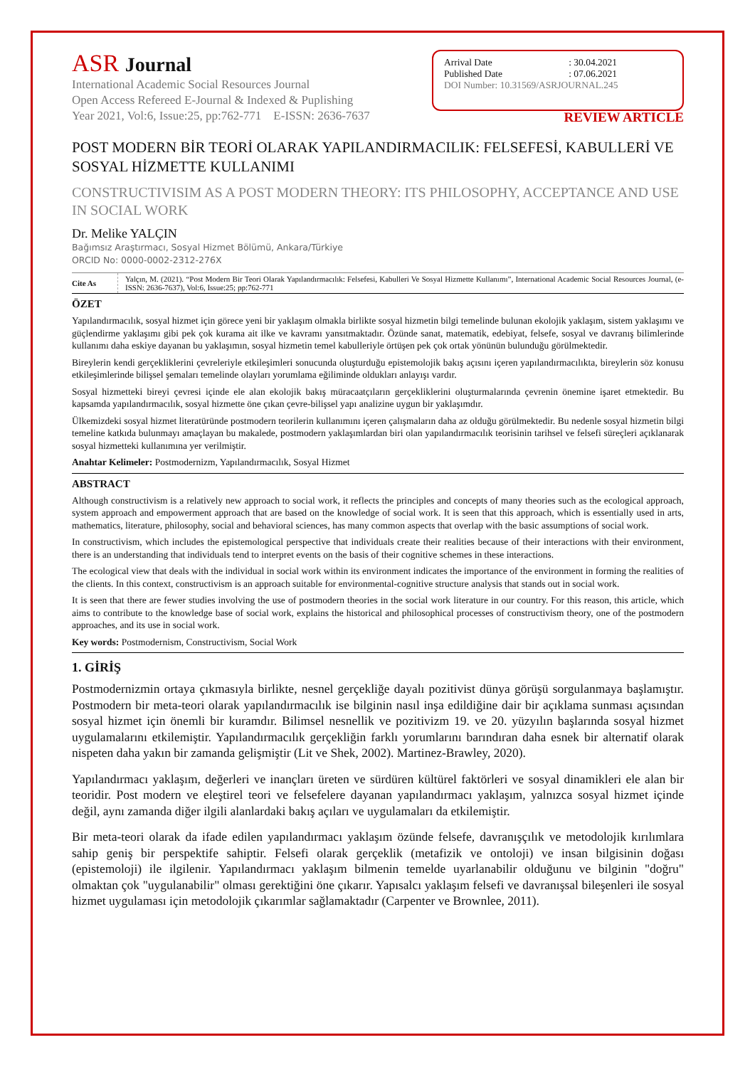ASR Journal
International Academic Social Resources Journal
Open Access Refereed E-Journal & Indexed & Puplishing
Year 2021, Vol:6, Issue:25, pp:762-771 E-ISSN: 2636-7637
| Arrival Date | : 30.04.2021 |
| Published Date | : 07.06.2021 |
DOI Number: 10.31569/ASRJOURNAL.245
REVIEW ARTICLE
POST MODERN BİR TEORİ OLARAK YAPILANDIRMACILIK: FELSEFESİ, KABULLERİ VE SOSYAL HİZMETTE KULLANIMI
CONSTRUCTIVISIM AS A POST MODERN THEORY: ITS PHILOSOPHY, ACCEPTANCE AND USE IN SOCIAL WORK
Dr. Melike YALÇIN
Bağımsız Araştırmacı, Sosyal Hizmet Bölümü, Ankara/Türkiye
ORCID No: 0000-0002-2312-276X
Cite As
Yalçın, M. (2021). “Post Modern Bir Teori Olarak Yapılandırmacılık: Felsefesi, Kabulleri Ve Sosyal Hizmette Kullanımı”, International Academic Social Resources Journal, (e-ISSN: 2636-7637), Vol:6, Issue:25; pp:762-771
ÖZET
Yapılandırmacılık, sosyal hizmet için görece yeni bir yaklaşım olmakla birlikte sosyal hizmetin bilgi temelinde bulunan ekolojik yaklaşım, sistem yaklaşımı ve güçlendirme yaklaşımı gibi pek çok kurama ait ilke ve kavramı yansıtmaktadır. Özünde sanat, matematik, edebiyat, felsefe, sosyal ve davranış bilimlerinde kullanımı daha eskiye dayanan bu yaklaşımın, sosyal hizmetin temel kabulleriyle örtüşen pek çok ortak yönünün bulunduğu görülmektedir.
Bireylerin kendi gerçekliklerini çevreleriyle etkileşimleri sonucunda oluşturduğu epistemolojik bakış açısını içeren yapılandırmacılıkta, bireylerin söz konusu etkileşimlerinde bilişsel şemaları temelinde olayları yorumlama eğiliminde oldukları anlayışı vardır.
Sosyal hizmetteki bireyi çevresi içinde ele alan ekolojik bakış müracaatçıların gerçekliklerini oluşturmalarında çevrenin önemine işaret etmektedir. Bu kapsamda yapılandırmacılık, sosyal hizmette öne çıkan çevre-bilişsel yapı analizine uygun bir yaklaşımdır.
Ülkemizdeki sosyal hizmet literatüründe postmodern teorilerin kullanımını içeren çalışmaların daha az olduğu görülmektedir. Bu nedenle sosyal hizmetin bilgi temeline katkıda bulunmayı amaçlayan bu makalede, postmodern yaklaşımlardan biri olan yapılandırmacılık teorisinin tarihsel ve felsefi süreçleri açıklanarak sosyal hizmetteki kullanımına yer verilmiştir.
Anahtar Kelimeler: Postmodernizm, Yapılandırmacılık, Sosyal Hizmet
ABSTRACT
Although constructivism is a relatively new approach to social work, it reflects the principles and concepts of many theories such as the ecological approach, system approach and empowerment approach that are based on the knowledge of social work. It is seen that this approach, which is essentially used in arts, mathematics, literature, philosophy, social and behavioral sciences, has many common aspects that overlap with the basic assumptions of social work.
In constructivism, which includes the epistemological perspective that individuals create their realities because of their interactions with their environment, there is an understanding that individuals tend to interpret events on the basis of their cognitive schemes in these interactions.
The ecological view that deals with the individual in social work within its environment indicates the importance of the environment in forming the realities of the clients. In this context, constructivism is an approach suitable for environmental-cognitive structure analysis that stands out in social work.
It is seen that there are fewer studies involving the use of postmodern theories in the social work literature in our country. For this reason, this article, which aims to contribute to the knowledge base of social work, explains the historical and philosophical processes of constructivism theory, one of the postmodern approaches, and its use in social work.
Key words: Postmodernism, Constructivism, Social Work
1. GİRİŞ
Postmodernizmin ortaya çıkmasıyla birlikte, nesnel gerçekliğe dayalı pozitivist dünya görüşü sorgulanmaya başlamıştır. Postmodern bir meta-teori olarak yapılandırmacılık ise bilginin nasıl inşa edildiğine dair bir açıklama sunması açısından sosyal hizmet için önemli bir kuramdır. Bilimsel nesnellik ve pozitivizm 19. ve 20. yüzyılın başlarında sosyal hizmet uygulamalarını etkilemiştir. Yapılandırmacılık gerçekliğin farklı yorumlarını barındıran daha esnek bir alternatif olarak nispeten daha yakın bir zamanda gelişmiştir (Lit ve Shek, 2002). Martinez-Brawley, 2020).
Yapılandırmacı yaklaşım, değerleri ve inançları üreten ve sürdüren kültürel faktörleri ve sosyal dinamikleri ele alan bir teoridir. Post modern ve eleştirel teori ve felsefelere dayanan yapılandırmacı yaklaşım, yalnızca sosyal hizmet içinde değil, aynı zamanda diğer ilgili alanlardaki bakış açıları ve uygulamaları da etkilemiştir.
Bir meta-teori olarak da ifade edilen yapılandırmacı yaklaşım özünde felsefe, davranışçılık ve metodolojik kırılımlara sahip geniş bir perspektife sahiptir. Felsefi olarak gerçeklik (metafizik ve ontoloji) ve insan bilgisinin doğası (epistemoloji) ile ilgilenir. Yapılandırmacı yaklaşım bilmenin temelde uyarlanabilir olduğunu ve bilginin "doğru" olmaktan çok "uygulanabilir" olması gerektiğini öne çıkarır. Yapısalcı yaklaşım felsefi ve davranışsal bileşenleri ile sosyal hizmet uygulaması için metodolojik çıkarımlar sağlamaktadır (Carpenter ve Brownlee, 2011).